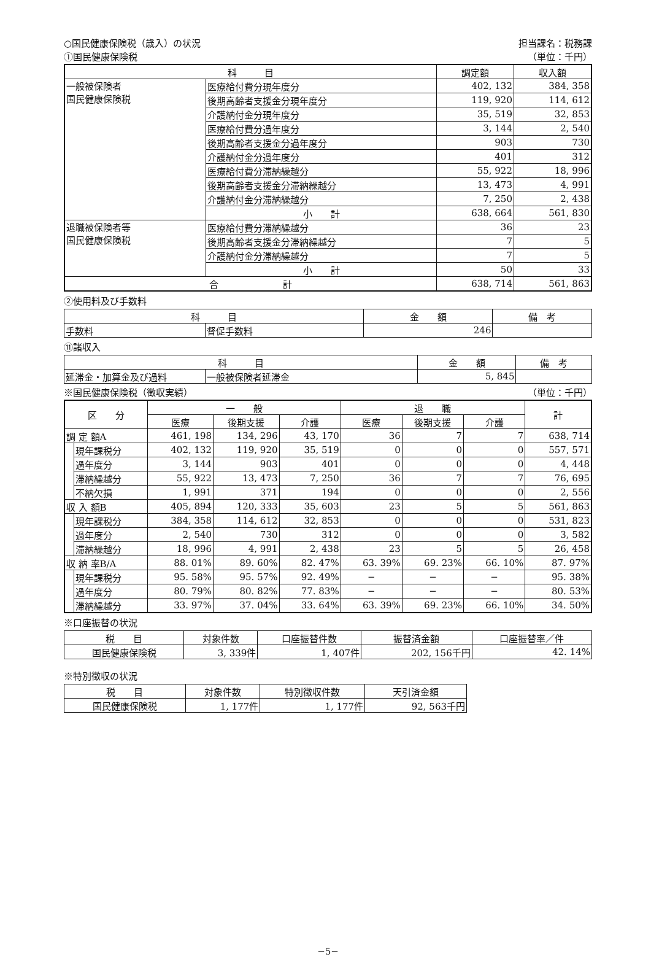○国民健康保険税（歳入）の状況 担当課名：税務課
①国民健康保険税 （単位：千円）
| 科 目 | | 調定額 | 収入額 |
| --- | --- | --- | --- |
| 一般被保険者 国民健康保険税 | 医療給付費分現年度分 | 402, 132 | 384, 358 |
| | 後期高齢者支援金分現年度分 | 119, 920 | 114, 612 |
| | 介護納付金分現年度分 | 35, 519 | 32, 853 |
| | 医療給付費分過年度分 | 3, 144 | 2, 540 |
| | 後期高齢者支援金分過年度分 | 903 | 730 |
| | 介護納付金分過年度分 | 401 | 312 |
| | 医療給付費分滞納繰越分 | 55, 922 | 18, 996 |
| | 後期高齢者支援金分滞納繰越分 | 13, 473 | 4, 991 |
| | 介護納付金分滞納繰越分 | 7, 250 | 2, 438 |
| | 小 計 | 638, 664 | 561, 830 |
| 退職被保険者等 国民健康保険税 | 医療給付費分滞納繰越分 | 36 | 23 |
| | 後期高齢者支援金分滞納繰越分 | 7 | 5 |
| | 介護納付金分滞納繰越分 | 7 | 5 |
| | 小 計 | 50 | 33 |
| 合 計 | | 638, 714 | 561, 863 |
②使用料及び手数料
| 科 目 | | 金 額 | 備 考 |
| --- | --- | --- | --- |
| 手数料 | 督促手数料 | 246 | |
⑪諸収入
| 科 目 | | 金 額 | 備 考 |
| --- | --- | --- | --- |
| 延滞金・加算金及び過料 | 一般被保険者延滞金 | 5, 845 | |
※国民健康保険税（徴収実績） （単位：千円）
| 区 分 | | 一 般 | | | 退 職 | | | 計 |
| --- | --- | --- | --- | --- | --- | --- | --- | --- |
| | | 医療 | 後期支援 | 介護 | 医療 | 後期支援 | 介護 | |
| 調 定 額A | | 461, 198 | 134, 296 | 43, 170 | 36 | 7 | 7 | 638, 714 |
| | 現年課税分 | 402, 132 | 119, 920 | 35, 519 | 0 | 0 | 0 | 557, 571 |
| | 過年度分 | 3, 144 | 903 | 401 | 0 | 0 | 0 | 4, 448 |
| | 滞納繰越分 | 55, 922 | 13, 473 | 7, 250 | 36 | 7 | 7 | 76, 695 |
| | 不納欠損 | 1, 991 | 371 | 194 | 0 | 0 | 0 | 2, 556 |
| 収 入 額B | | 405, 894 | 120, 333 | 35, 603 | 23 | 5 | 5 | 561, 863 |
| | 現年課税分 | 384, 358 | 114, 612 | 32, 853 | 0 | 0 | 0 | 531, 823 |
| | 過年度分 | 2, 540 | 730 | 312 | 0 | 0 | 0 | 3, 582 |
| | 滞納繰越分 | 18, 996 | 4, 991 | 2, 438 | 23 | 5 | 5 | 26, 458 |
| 収 納 率B/A | | 88. 01% | 89. 60% | 82. 47% | 63. 39% | 69. 23% | 66. 10% | 87. 97% |
| | 現年課税分 | 95. 58% | 95. 57% | 92. 49% | − | − | − | 95. 38% |
| | 過年度分 | 80. 79% | 80. 82% | 77. 83% | − | − | − | 80. 53% |
| | 滞納繰越分 | 33. 97% | 37. 04% | 33. 64% | 63. 39% | 69. 23% | 66. 10% | 34. 50% |
※口座振替の状況
| 税 目 | 対象件数 | 口座振替件数 | 振替済金額 | 口座振替率／件 |
| --- | --- | --- | --- | --- |
| 国民健康保険税 | 3, 339件 | 1, 407件 | 202, 156千円 | 42. 14% |
※特別徴収の状況
| 税 目 | 対象件数 | 特別徴収件数 | 天引済金額 |
| --- | --- | --- | --- |
| 国民健康保険税 | 1, 177件 | 1, 177件 | 92, 563千円 |
−5−